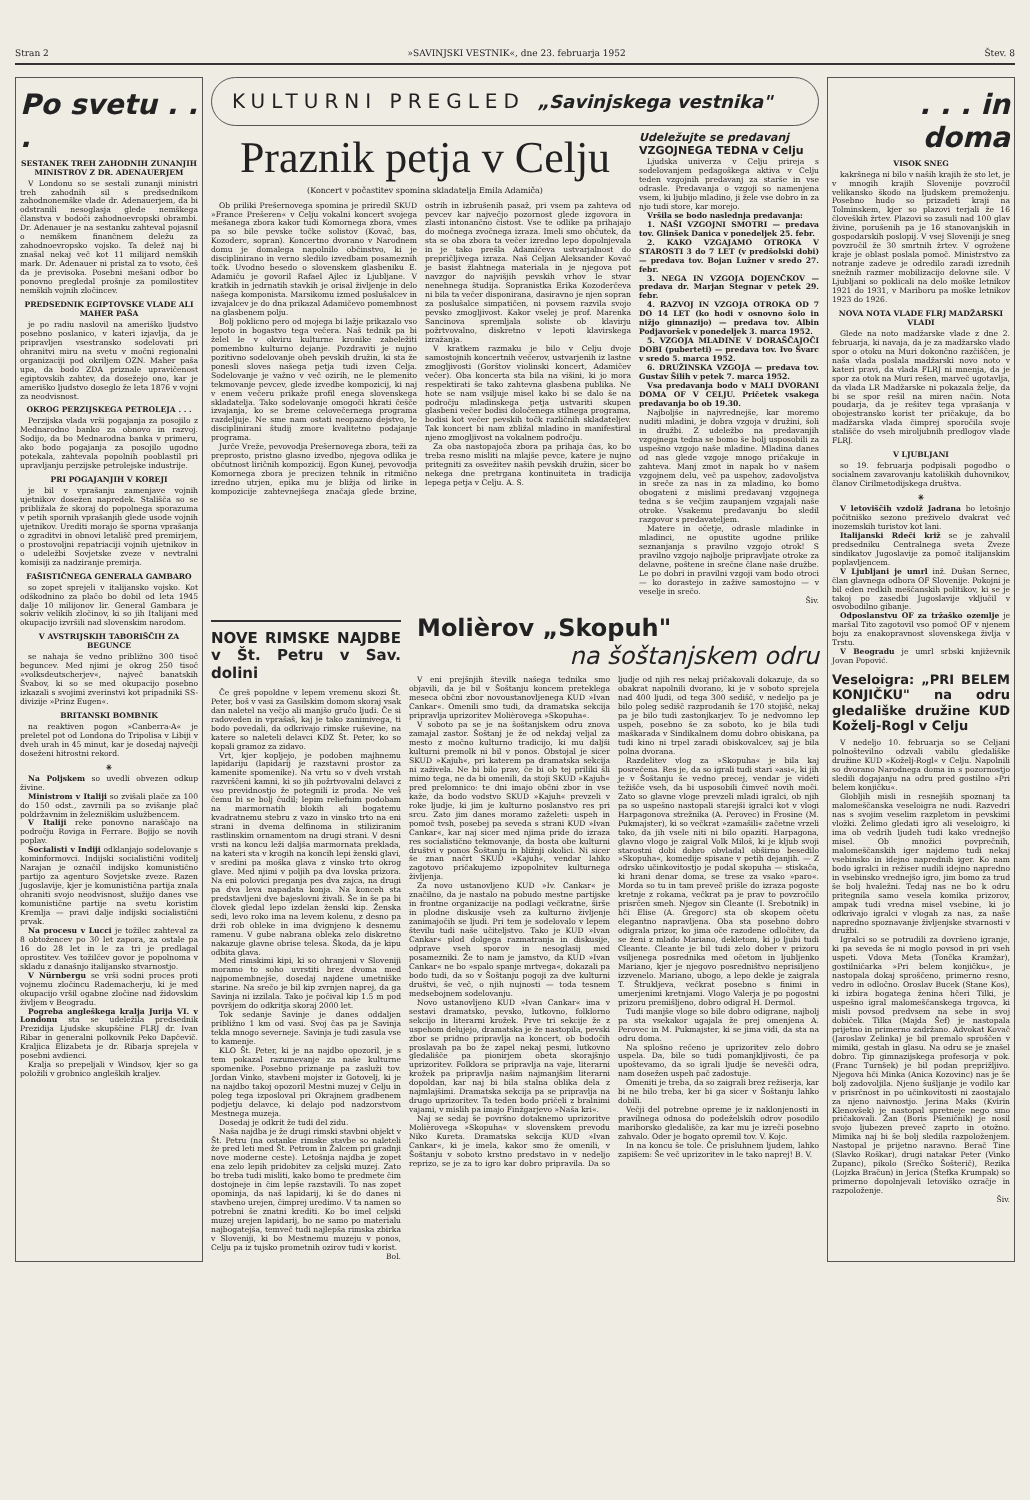Stran 2 »SAVINJSKI VESTNIK«, dne 23. februarja 1952 Štev. 8
Po svetu . . .
SESTANEK TREH ZAHODNIH ZUNANJIH MINISTROV Z DR. ADENAUERJEM
V Londonu so se sestali zunanji ministri treh zahodnih sil s predsednikom zahodnonemške vlade dr. Adenauerjem, da bi odstranili nesoglasja glede nemškega članstva v bodoči zahodnoevropski obrambi. Dr. Adenauer je na sestanku zahteval pojasnil o nemškem finančnem deležu za zahodnoevropsko vojsko. Ta delež naj bi znašal nekaj več kot 11 milijard nemških mark. Dr. Adenauer ni pristal za to vsoto, češ da je previsoka. Posebni mešani odbor bo ponovno pregledal prošnje za pomilostitev nemških vojnih zločincev.
PREDSEDNIK EGIPTOVSKE VLADE ALI MAHER PAŠA
je po radiu naslovil na ameriško ljudstvo posebno poslanico, v kateri izjavlja, da je pripravljen vsestransko sodelovati pri ohranitvi miru na svetu v močni regionalni organizaciji pod okriljem OZN. Maher paša upa, da bodo ZDA priznale upravičenost egiptovskih zahtev, da dosežejo ono, kar je ameriško ljudstvo doseglo že leta 1876 v vojni za neodvisnost.
OKROG PERZIJSKEGA PETROLEJA . . .
Perzijska vlada vrši pogajanja za posojilo z Mednarodno banko za obnovo in razvoj. Sodijo, da bo Mednarodna banka v primeru, ako bodo pogajanja za posojilo ugodno potekala, zahtevala popolnih pooblastil pri upravljanju perzijske petrolejske industrije.
PRI POGAJANJIH V KOREJI
je bil v vprašanju zamenjave vojnih ujetnikov dosežen napredek. Stališča so se približala že skoraj do popolnega sporazuma v petih spornih vprašanjih glede usode vojnih ujetnikov. Urediti morajo še sporna vprašanja o zgraditvi in obnovi letališč pred premirjem, o prostovoljni repatriaciji vojnih ujetnikov in o udeležbi Sovjetske zveze v nevtralni komisiji za nadziranje premirja.
FAŠISTIČNEGA GENERALA GAMBARO
so zopet sprejeli v italijansko vojsko. Kot odškodnino za plačo bo dobil od leta 1945 dalje 10 milijonov lir. General Gambara je sokriv velikih zločinov, ki so jih Italijani med okupacijo izvršili nad slovenskim narodom.
V AVSTRIJSKIH TABORIŠČIH ZA BEGUNCE
se nahaja še vedno približno 300 tisoč beguncev. Med njimi je okrog 250 tisoč »volksdeutscherjev«, največ banatskih Švabov, ki so se med okupacijo posebno izkazali s svojimi zverinstvi kot pripadniki SS-divizije »Prinz Eugen«.
BRITANSKI BOMBNIK
na reaktiven pogon »Canberra-A« je preletel pot od Londona do Tripolisa v Libiji v dveh urah in 45 minut, kar je dosedaj največji doseženi hitrostni rekord.
✳
Na Poljskem so uvedli obvezen odkup živine.
Ministrom v Italiji so zvišali plače za 100 do 150 odst., zavrnili pa so zvišanje plač poldržavnim in železniškim uslužbencem.
V Italiji reke ponovno naraščajo na področju Roviga in Ferrare. Bojijo se novih poplav.
Socialisti v Indiji odklanjajo sodelovanje s kominformovci. Indijski socialistični voditelj Narajan je označil indijsko komunistično partijo za agenturo Sovjetske zveze. Razen Jugoslavije, kjer je komunistična partija znala ohraniti svojo neodvisnost, služijo danes vse komunistične partije na svetu koristim Kremlja — pravi dalje indijski socialistični prvak.
Na procesu v Lucci je tožilec zahteval za 8 obtožencev po 30 let zapora, za ostale pa 16 do 28 let in le za tri je predlagal oprostitev. Ves tožilčev govor je popolnoma v skladu z današnjo italijansko stvarnostjo.
V Nürnbergu se vrši sodni proces proti vojnemu zločincu Rademacherju, ki je med okupacijo vršil ogabne zločine nad židovskim življem v Beogradu.
Pogreba angleškega kralja Jurija VI. v Londonu sta se udeležila predsednik Prezidija Ljudske skupščine FLRJ dr. Ivan Ribar in generalni polkovnik Peko Dapčevič. Kraljica Elizabeta je dr. Ribarja sprejela v posebni avdienci.
Kralja so prepeljali v Windsov, kjer so ga položili v grobnico angleških kraljev.
KULTURNI PREGLED „Savinjskega vestnika"
Praznik petja v Celju
(Koncert v počastitev spomina skladatelja Emila Adamiča)
Ob priliki Prešernovega spomina je priredil SKUD »France Prešeren« v Celju vokalni koncert svojega mešanega zbora kakor tudi Komornega zbora, vmes pa so bile pevske točke solistov (Kovač, bas, Kozoderc, sopran). Koncertno dvorano v Narodnem domu je domalega napolnilo občinstvo, ki je disciplinirano in verno sledilo izvedbam posameznih točk. Uvodno besedo o slovenskem glasbeniku E. Adamiču je govoril Rafael Ajlec iz Ljubljane. V kratkih in jedrnatih stavkih je orisal življenje in delo našega komponista. Marsikomu izmed poslušalcev in izvajalcev je do dna prikazal Adamičevo pomembnost na glasbenem polju.
Bolj poklicno pero od mojega bi lažje prikazalo vso lepoto in bogastvo tega večera. Naš tednik pa bi želel le v okviru kulturne kronike zabeležiti pomembno kulturno dejanje. Pozdraviti je nujno pozitivno sodelovanje obeh pevskih družin, ki sta že ponesli sloves našega petja tudi izven Celja. Sodelovanje je važno v več ozirih, ne le plemenito tekmovanje pevcev, glede izvedbe kompozicij, ki naj v enem večeru prikaže profil enega slovenskega skladatelja. Tako sodelovanje omogoči hkrati češče izvajanja, ko se breme celovečernega programa razdeljuje. Ne sme nam ostati neopazno dejstvo, le disciplinirani študij zmore kvalitetno podajanje programa.
Jurče Vreže, pevovodja Prešernovega zbora, teži za preprosto, pristno glasno izvedbo, njegova odlika je občutnost liričnih kompozicij. Egon Kunej, pevovodja Komornega zbora je precizen tehnik in ritmično izredno utrjen, epika mu je bližja od lirike in kompozicije zahtevnejšega značaja glede brzine, ostrih in izbrušenih pasaž, pri vsem pa zahteva od pevcev kar največjo pozornost glede izgovora in zlasti intonančno čistost. Vse te odlike pa prihajajo do močnega zvočnega izraza. Imeli smo občutek, da sta se oba zbora ta večer izredno lepo dopolnjevala in je tako prešla Adamičeva ustvarjalnost do prepričljivega izraza. Naš Celjan Aleksander Kovač je basist žlahtnega materiala in je njegova pot navzgor do najvišjih pevskih vrhov le stvar nenehnega študija. Sopranistka Erika Kozoderčeva ni bila ta večer disponirana, dasiravno je njen sopran za poslušalce simpatičen, ni povsem razvila svojo pevsko zmogljivost. Kakor vselej je prof. Marenka Sancinova spremljala soliste ob klavirju požrtvovalno, diskretno v lepoti klavirskega izražanja.
V kratkem razmaku je bilo v Celju dvoje samostojnih koncertnih večerov, ustvarjenih iz lastne zmogljivosti (Gorštov violinski koncert, Adamičev večer). Oba koncerta sta bila na višini, ki jo mora respektirati še tako zahtevna glasbena publika. Ne hote se nam vsiljuje misel kako bi se dalo še na področju mladinskega petja ustvariti skupen glasbeni večer bodisi določenega stilnega programa, bodisi kot večer pevskih točk različnih skladateljev. Tak koncert bi nam zbližal mladino in manifestiral njeno zmogljivost na vokalnem področju.
Za oba nastopajoča zbora pa prihaja čas, ko bo treba resno misliti na mlajše pevce, katere je nujno pritegniti za osvežitev naših pevskih družin, sicer bo nekega dne pretrgana kontinuiteta in tradicija lepega petja v Celju. A. S.
Udeležujte se predavanj
VZGOJNEGA TEDNA v Celju
Ljudska univerza v Celju prireja s sodelovanjem pedagoškega aktiva v Celju teden vzgojnih predavanj za starše in vse odrasle. Predavanja o vzgoji so namenjena vsem, ki ljubijo mladino, ji žele vse dobro in za njo tudi store, kar morejo.
Vršila se bodo naslednja predavanja:
1. NAŠI VZGOJNI SMOTRI — predava tov. Glinšek Danica v ponedeljek 25. febr.
2. KAKO VZGAJAMO OTROKA V STAROSTI 3 do 7 LET (v predšolski dobi) — predava tov. Bojan Lužner v sredo 27. febr.
3. NEGA IN VZGOJA DOJENČKOV — predava dr. Marjan Stegnar v petek 29. febr.
4. RAZVOJ IN VZGOJA OTROKA OD 7 DO 14 LET (ko hodi v osnovno šolo in nižjo gimnazijo) — predava tov. Albin Podjavoršek v ponedeljek 3. marca 1952.
5. VZGOJA MLADINE V DORAŠČAJOČI DOBI (puberteti) — predava tov. Ivo Švarc v sredo 5. marca 1952.
6. DRUŽINSKA VZGOJA — predava tov. Gustav Šilih v petek 7. marca 1952.
Vsa predavanja bodo v MALI DVORANI DOMA OF V CELJU. Pričetek vsakega predavanja bo ob 19.30.
Najboljše in najvrednejše, kar moremo nuditi mladini, je dobra vzgoja v družini, šoli in družbi. Z udeležbo na predavanjih vzgojnega tedna se bomo še bolj usposobili za uspešno vzgojo naše mladine. Mladina danes od nas glede vzgoje mnogo pričakuje in zahteva. Manj zmot in napak bo v našem vzgojnem delu, več pa uspehov, zadovoljstva in sreče za nas in za mladino, ko bomo obogateni z mislimi predavanj vzgojnega tedna s še večjim zaupanjem vzgajali naše otroke. Vsakemu predavanju bo sledil razgovor s predavateljem.
Matere in očetje, odrasle mladinke in mladinci, ne opustite ugodne prilike seznanjanja s pravilno vzgojo otrok! S pravilno vzgojo najbolje pripravljate otroke za delavne, poštene in srečne člane naše družbe. Le po dobri in pravilni vzgoji vam bodo otroci — ko dorastejo in zaživе samostojno — v veselje in srečo.
Šiv.
NOVE RIMSKE NAJDBE v Št. Petru v Sav. dolini
Če greš popoldne v lepem vremenu skozi Št. Peter, boš v vasi za Gasilskim domom skoraj vsak dan naletel na večjo ali manjšo gručo ljudi. Če si radoveden in vprašaš, kaj je tako zanimivega, ti bodo povedali, da odkrivajo rimske ruševine, na katere so naleteli delavci KDZ Št. Peter, ko so kopali gramoz za zidavo.
Vrt, kjer kopljejo, je podoben majhnemu lapidariju (lapidarij je razstavni prostor za kamenite spomenike). Na vrtu so v dveh vrstah razvrščeni kamni, ki so jih požrtvovalni delavci z vso previdnostjo že potegnili iz proda. Ne veš čemu bi se bolj čudil; lepim reliefnim podobam na marmornatih blokih ali bogatemu kvadratnemu stebru z vazo in vinsko trto na eni strani in dvema delfinoma in stiliziranim rastlinskim ornamentom na drugi strani. V desni vrsti na koncu leži daljša marmornata preklada, na kateri sta v krogih na koncih lepi ženski glavi, v sredini pa moška glava z vinsko trto okrog glave. Med njimi v poljih pa dva lovska prizora. Na eni polovici preganja pes dva zajca, na drugi pa dva leva napadata konja. Na koncеh sta predstavljeni dve bajeslovni živali. Še in še pa bi človek gledal lepo izdelan ženski kip. Ženska sedi, levo roko ima na levem kolenu, z desno pa drži rob obleke in ima dvignjeno k desnemu ramenu. V gube nabrana obleka zelo diskretno nakazuje glavne obrise telesa. Škoda, da je kipu odbita glava.
Med rimskimi kipi, ki so ohranjeni v Sloveniji moramo to soho uvrstiti brez dvoma med najpomembnejše, dosedaj najdene umetniške starine. Na srečo je bil kip zvrnjen naprej, da ga Savinja ni izzilala. Tako je počival kip 1.5 m pod površjem do odkritja skoraj 2000 let.
Tok sedanje Savinje je danes oddaljen približno 1 km od vasi. Svoj čas pa je Savinja tekla mnogo severneje. Savinja je tudi zasula vse to kamenje.
KLO Št. Peter, ki je na najdbo opozoril, je s tem pokazal razumevanje za naše kulturne spomenike. Posebno priznanje pa zasluži tov. Jordan Vinko, stavbeni mojster iz Gotovelj, ki je na najdbo takoj opozoril Mestni muzej v Celju in poleg tega izposloval pri Okrajnem gradbenem podjetju delavce, ki delajo pod nadzorstvom Mestnega muzeja.
Dosedaj je odkrit že tudi del zidu.
Naša najdba je že drugi rimski stavbni objekt v Št. Petru (na ostanke rimske stavbe so naleteli že pred leti med Št. Petrom in Žalcem pri gradnji nove moderne ceste). Letošnja najdba je zopet ena zelo lepih pridobitev za celjski muzej. Zato bo treba tudi misliti, kako bomo te predmete čim dostojneje in čim lepše razstavili. To nas zopet opominja, da naš lapidarij, ki še do danes ni stavbeno urejen, čimprej uredimo. V ta namen so potrebni še znatni krediti. Ko bo imel celjski muzej urejen lapidarij, bo ne samo po materialu najbogatejša, temveč tudi najlepša rimska zbirka v Sloveniji, ki bo Mestnemu muzeju v ponos, Celju pa iz tujsko prometnih ozirov tudi v korist.
Bol.
Molièrov „Skopuh"
na šoštanjskem odru
V eni prejšnjih številk našega tednika smo objavili, da je bil v Šoštanju koncem preteklega meseca občni zbor novoustanovljenega KUD »Ivan Cankar«. Omenili smo tudi, da dramatska sekcija pripravlja uprizoritev Molièrovega »Skopuha«.
V soboto pa se je na šoštanjskem odru znova zamajal zastor. Šoštanj je že od nekdaj veljal za mesto z močno kulturno tradicijo, ki mu daljši kulturni premolk ni bil v ponos. Obstojal je sicer SKUD »Kajuh«, pri katerem pa dramatska sekcija ni zaživela. Ne bi bilo prav, če bi ob tej priliki šli mimo tega, ne da bi omenili, da stoji SKUD »Kajuh« pred prelomnico: te dni imajo občni zbor in vse kaže, da bodo vodstvo SKUD »Kajuh« prevzeli v roke ljudje, ki jim je kulturno poslanstvo res pri srcu. Zato jim danes moramo zaželeti: uspeh in pomoč tvsh, posebej pa seveda s strani KUD »Ivan Cankar«, kar naj sicer med njima pride do izraza res socialistično tekmovanje, da bosta obe kulturni društvi v ponos Šoštanju in bližnji okolici. Ni sicer še znan načrt SKUD »Kajuh«, vendar lahko zagotovo pričakujemo izpopolnitev kulturnega življenja.
Za novo ustanovljeno KUD »Iv. Cankar« je značilno, da je nastalo na pobudo mestne partijske in frontne organizacije na podlagi večkratne, širše in plodne diskusije vseh za kulturno življenje zanimajočih se ljudi. Pri tem je sodelovalo v lepem številu tudi naše učiteljstvo. Tako je KUD »Ivan Cankar« plod dolgega razmatranja in diskusije, odprave vseh sporov in nesoglasij med posamezniki. Že to nam je jamstvo, da KUD »Ivan Cankar« ne bo »spalo spanje mrtvega«, dokazali pa bodo tudi, da so v Šoštanju pogoji za dve kulturni društvi, še več, o njih nujnosti — toda tesnem medsebojnem sodelovanju.
Novo ustanovljeno KUD »Ivan Cankar« ima v sestavi dramatsko, pevsko, lutkovno, folklorno sekcijo in literarni krožek. Prve tri sekcije že z uspehom delujejo, dramatska je že nastopila, pevski zbor se pridno pripravlja na koncert, ob bodočih proslavah pa bo že zapel nekaj pesmi, lutkovno gledališče pa pionirjem obeta skorajšnjo uprizoritev. Folklora se pripravlja na vaje, literarni krožek pa pripravlja našim najmanjšim literarni dopoldan, kar naj bi bila stalna oblika dela z najmlajšimi. Dramatska sekcija pa se pripravlja na drugo uprizoritev. Ta teden bodo pričeli z bralnimi vajami, v mislih pa imajo Finžgarjevo »Naša kri«.
Naj se sedaj še površno dotaknemo uprizoritve Molièrovega »Skopuha« v slovenskem prevodu Niko Kureta. Dramatska sekcija KUD »Ivan Cankar«, ki je imela, kakor smo že omenili, v Šoštanju v soboto krstno predstavo in v nedeljo reprizo, se je za to igro kar dobro pripravila. Da so ljudje od njih res nekaj pričakovali dokazuje, da so obakrat napolnili dvorano, ki je v soboto sprejela nad 400 ljudi, od tega 300 sedišč, v nedeljo pa je bilo poleg sedišč razprodanih še 170 stojišč, nekaj pa je bilo tudi zastonjkarjev. To je nedvomno lep uspeh, posebno še za soboto, ko je bila tudi maškarada v Sindikalnem domu dobro obiskana, pa tudi kino ni trpel zaradi obiskovalcev, saj je bila polna dvorana.
Razdelitev vlog za »Skopuha« je bila kaj posrečena. Res je, da so igrali tudi stari »asi«, ki jih je v Šoštanju še vedno precej, vendar je videti težišče vseh, da bi usposobili čimveč novih moči. Zato so glavne vloge prevzeli mladi igralci, ob njih pa so uspešno nastopali starejši igralci kot v vlogi Harpagonova strežnika (A. Perovec) in Frosine (M. Pukmajster), ki so večkrat »zamašili« začetne vrzeli tako, da jih vsele niti ni bilo opaziti. Harpagona, glavno vlogo je zaigral Volk Miloš, ki je kljub svoji starostni dobi dobro obvladal obširno besedilo »Skopuha«, komedije spisane v petih dejanjih. — Z odrsko učinkovitostjo je podal skopuha — stiskača, ki hrani denar doma, se trese za vsako »paro«. Morda so tu in tam preveč prišle do izraza pogoste kretnje z rokama, večkrat pa je prav to povzročilo prisrčen smeh. Njegov sin Cleante (I. Srebotnik) in hči Elise (A. Gregorc) sta ob skopem očetu elegantno napravljena. Oba sta posebno dobro odigrala prizor, ko jima oče razodene odločitev, da se ženi z mlado Mariano, dekletom, ki jo ljubi tudi Cleante. Cleante je bil tudi zelo dober v prizoru vsiljenega posrednika med očetom in ljubljenko Mariano, kjer je njegovo posredništvo neprisiljeno izzvenelo. Mariano, ubogo, a lepo dekle je zaigrala T. Štrukljeva, večkrat posebno s finimi in umerjenimi kretnjami. Vlogo Valerja je po pogostni prizoru premišljeno, dobro odigral H. Dermol.
Tudi manjše vloge so bile dobro odigrane, najbolj pa sta vsekakor ugajala že prej omenjena A. Perovec in M. Pukmajster, ki se jima vidi, da sta na odru doma.
Na splošno rečeno je uprizoritev zelo dobro uspela. Da, bile so tudi pomanjkljivosti, če pa upoštevamo, da so igrali ljudje še neveščі odra, nam dosežen uspeh pač zadostuje.
Omeniti je treba, da so zaigrali brez režiserja, kar bi ne bilo treba, ker bi ga sicer v Šoštanju lahko dobili.
Večji del potrebne opreme je iz naklonjenosti in pravilnega odnosa do podeželskih odrov posodilo mariborsko gledališče, za kar mu je izreči posebno zahvalo. Oder je bogato opremil tov. V. Kojc.
In na koncu še tole. Če prisluhnem ljudem, lahko zapišem: Še več uprizoritev in le tako naprej! B. V.
. . . in doma
VISOK SNEG
kakršnega ni bilo v naših krajih že sto let, je v mnogih krajih Slovenije povzročil velikansko škodo na ljudskem premoženju. Posebno hudo so prizadeti kraji na Tolminskem, kjer so plazovi terjali že 16 človeških žrtev. Plazovi so zasuli nad 100 glav živine, porušenih pa je 16 stanovanjskih in gospodarskih poslopij. V vsej Sloveniji je sneg povzročil že 30 smrtnih žrtev. V ogrožene kraje je oblast poslala pomoč. Ministrstvo za notranje zadeve je odredilo zaradi izrednih snežnih razmer mobilizacijo delovne sile. V Ljubljani so poklicali na delo moške letnikov 1921 do 1931, v Mariboru pa moške letnikov 1923 do 1926.
NOVA NOTA VLADE FLRJ MADŽARSKI VLADI
Glede na noto madžarske vlade z dne 2. februarja, ki navaja, da je za madžarsko vlado spor o otoku na Muri dokončno razčiščen, je naša vlada poslala madžarski novo noto v kateri pravi, da vlada FLRJ ni mnenja, da je spor za otok na Muri rešen, marveč ugotavlja, da vlada LR Madžarske ni pokazala želje, da bi se spor rešil na miren način. Nota poudarja, da je rešitev tega vprašanja v obojestransko korist ter pričakuje, da bo madžarska vlada čimprej sporočila svoje stališče do vseh miroljubnih predlogov vlade FLRJ.
V LJUBLJANI
so 19. februarja podpisali pogodbo o socialnem zavarovanju katoliških duhovnikov, članov Cirilmetodijskega društva.
✳
V letoviščih vzdolž Jadrana bo letošnjo počitniško sezono preživelo dvakrat več inozemskih turistov kot lani.
Italijanski Rdeči križ se je zahvalil predsedniku Centralnega sveta Zveze sindikatov Jugoslavije za pomoč italijanskim poplavljencem.
V Ljubljani je umrl inž. Dušan Sernec, član glavnega odbora OF Slovenije. Pokojni je bil eden redkih meščanskih politikov, ki se je takoj po zasedbi Jugoslavije vključil v osvobodilno gibanje.
Odposlanstvu OF za tržaško ozemlje je maršal Tito zagotovil vso pomoč OF v njenem boju za enakopravnost slovenskega življa v Trstu.
V Beogradu je umrl srbski književnik Jovan Popović.
Veseloigra: „PRI BELEM KONJIČKU" na odru gledališke družine KUD Koželj-Rogl v Celju
V nedeljo 10. februarja so se Celjani polnoštevilno odzvali vabilu gledališke družine KUD »Koželj-Rogl« v Celju. Napolnili so dvorano Narodnega doma in s pozornostjo sledili dogajanju na odru pred gostilno »Pri belem konjičku«.
Globljih misli in resnejših spoznanj ta malomeščanska veseloigra ne nudi. Razvedri nas s svojim veselim razpletom in pevskimi vložki. Želimo gledati igro ali veseloigro, ki ima ob vedrih ljudeh tudi kako vrednejšo misel. Ob množici povprečnih, malomeščanskih iger najdemo tudi nekaj vsebinsko in idejno naprednih iger. Ko nam bodo igralci in režiser nudili idejno napredno in vsebinsko vrednejšo igro, jim bomo za trud še bolj hvaležni. Tedaj nas ne bo k odru pritegnila samo veselа komika prizorov, ampak tudi vredna misel vsebine, ki jo odkrivajo igralci v vlogah za nas, za naše napredno spoznavanje življenjske stvarnosti v družbi.
Igralci so se potrudili za dovršeno igranje, ki pa seveda še ni moglo povsod in pri vseh uspeti. Vdova Meta (Tončka Kramžar), gostilničarka »Pri belem konjičku«, je nastopala dokaj sproščeno, primerno resno, vedro in odločno. Oroslav Bucek (Stane Kos), ki izbira bogatega ženina hčeri Tilki, je uspešno igral malomeščanskega trgovca, ki misli povsod predvsem na sebe in svoj dobiček. Tilka (Majda Šef) je nastopala prijetno in primerno zadržano. Advokat Kovač (Jaroslav Zelinka) je bil premalo sproščen v mimiki, gestah in glasu. Na odru se je znašel dobro. Tip gimnazijskega profesorja v pok. (Franc Turnšek) je bil podan preprižljivo. Njegova hči Minka (Anica Kozovinc) nas je še bolj zadovoljila. Njeno šušljanje je vodilo kar v prisrčnost in po učinkovitosti ni zaostajalo za njeno naivnostjo. Jerina Maks (Kvirin Klenovšek) je nastopal spretneje nego smo pričakovali. Žan (Boris Pšeničnik) je nosil svojo ljubezen preveč zaprto in otožno. Mimika naj bi še bolj sledila razpoloženjem. Nastopal je prijetno naravno. Berač Tine (Slavko Roškar), drugi natakar Peter (Vinko Zupanc), pikolo (Srečko Šošterič), Rezika (Lojzka Bračun) in Jerica (Štefka Krumpak) so primerno dopolnjevali letoviško ozračje in razpoloženje.
Šiv.